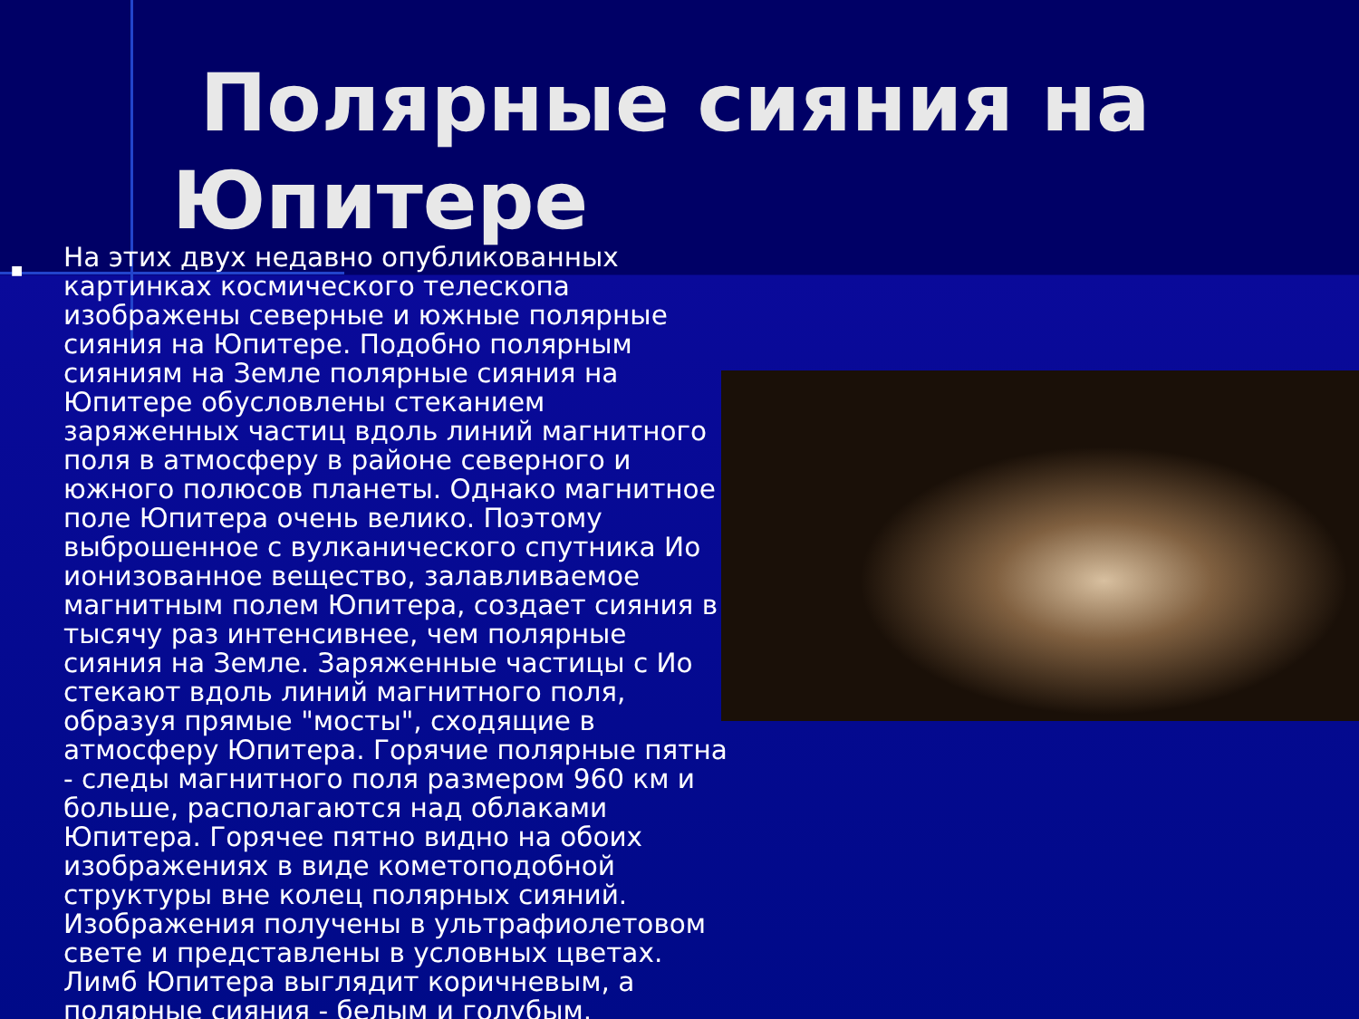Полярные сияния на Юпитере
■
На этих двух недавно опубликованных картинках космического телескопа изображены северные и южные полярные сияния на Юпитере. Подобно полярным сияниям на Земле полярные сияния на Юпитере обусловлены стеканием заряженных частиц вдоль линий магнитного поля в атмосферу в районе северного и южного полюсов планеты. Однако магнитное поле Юпитера очень велико. Поэтому выброшенное с вулканического спутника Ио ионизованное вещество, залавливаемое магнитным полем Юпитера, создает сияния в тысячу раз интенсивнее, чем полярные сияния на Земле. Заряженные частицы с Ио стекают вдоль линий магнитного поля, образуя прямые "мосты", сходящие в атмосферу Юпитера. Горячие полярные пятна - следы магнитного поля размером 960 км и больше, располагаются над облаками Юпитера. Горячее пятно видно на обоих изображениях в виде кометоподобной структуры вне колец полярных сияний. Изображения получены в ультрафиолетовом свете и представлены в условных цветах. Лимб Юпитера выглядит коричневым, а полярные сияния - белым и голубым.